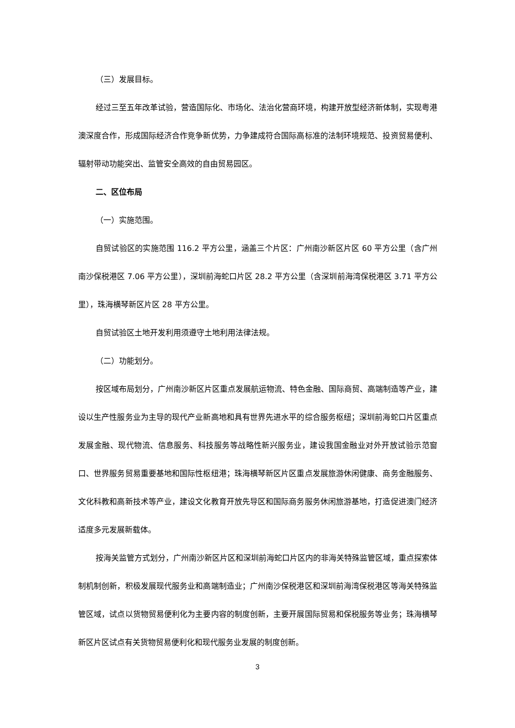（三）发展目标。
经过三至五年改革试验，营造国际化、市场化、法治化营商环境，构建开放型经济新体制，实现粤港澳深度合作，形成国际经济合作竞争新优势，力争建成符合国际高标准的法制环境规范、投资贸易便利、辐射带动功能突出、监管安全高效的自由贸易园区。
二、区位布局
（一）实施范围。
自贸试验区的实施范围 116.2 平方公里，涵盖三个片区：广州南沙新区片区 60 平方公里（含广州南沙保税港区 7.06 平方公里），深圳前海蛇口片区 28.2 平方公里（含深圳前海湾保税港区 3.71 平方公里），珠海横琴新区片区 28 平方公里。
自贸试验区土地开发利用须遵守土地利用法律法规。
（二）功能划分。
按区域布局划分，广州南沙新区片区重点发展航运物流、特色金融、国际商贸、高端制造等产业，建设以生产性服务业为主导的现代产业新高地和具有世界先进水平的综合服务枢纽；深圳前海蛇口片区重点发展金融、现代物流、信息服务、科技服务等战略性新兴服务业，建设我国金融业对外开放试验示范窗口、世界服务贸易重要基地和国际性枢纽港；珠海横琴新区片区重点发展旅游休闲健康、商务金融服务、文化科教和高新技术等产业，建设文化教育开放先导区和国际商务服务休闲旅游基地，打造促进澳门经济适度多元发展新载体。
按海关监管方式划分，广州南沙新区片区和深圳前海蛇口片区内的非海关特殊监管区域，重点探索体制机制创新，积极发展现代服务业和高端制造业；广州南沙保税港区和深圳前海湾保税港区等海关特殊监管区域，试点以货物贸易便利化为主要内容的制度创新，主要开展国际贸易和保税服务等业务；珠海横琴新区片区试点有关货物贸易便利化和现代服务业发展的制度创新。
3